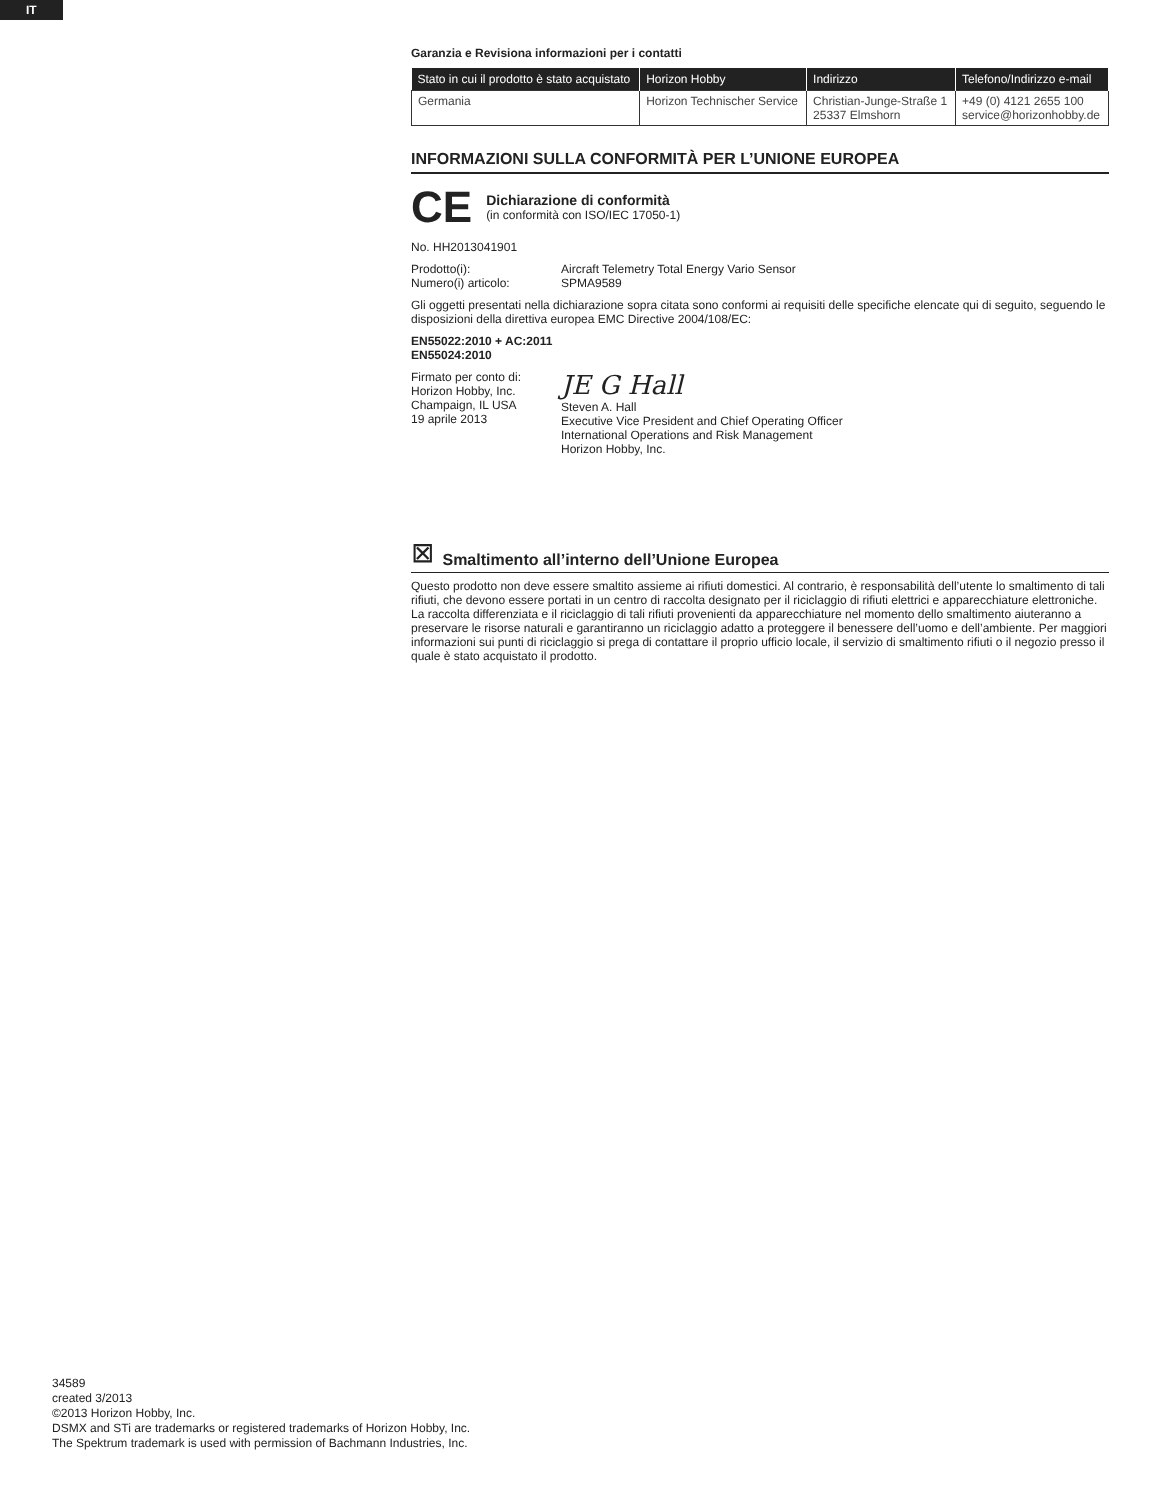IT
Garanzia e Revisiona informazioni per i contatti
| Stato in cui il prodotto è stato acquistato | Horizon Hobby | Indirizzo | Telefono/Indirizzo e-mail |
| --- | --- | --- | --- |
| Germania | Horizon Technischer Service | Christian-Junge-Straße 1 25337 Elmshorn | +49 (0) 4121 2655 100 service@horizonhobby.de |
INFORMAZIONI SULLA CONFORMITÀ PER L’UNIONE EUROPEA
CE
Dichiarazione di conformità
(in conformità con ISO/IEC 17050-1)
No. HH2013041901
Prodotto(i): Aircraft Telemetry Total Energy Vario Sensor
Numero(i) articolo: SPMA9589
Gli oggetti presentati nella dichiarazione sopra citata sono conformi ai requisiti delle specifiche elencate qui di seguito, seguendo le disposizioni della direttiva europea EMC Directive 2004/108/EC:
EN55022:2010 + AC:2011
EN55024:2010
Firmato per conto di:
Horizon Hobby, Inc.
Champaign, IL USA
19 aprile 2013 JE G Hall
Steven A. Hall
Executive Vice President and Chief Operating Officer
International Operations and Risk Management
Horizon Hobby, Inc.
⊠ Smaltimento all’interno dell’Unione Europea
Questo prodotto non deve essere smaltito assieme ai rifiuti domestici. Al contrario, è responsabilità dell’utente lo smaltimento di tali rifiuti, che devono essere portati in un centro di raccolta designato per il riciclaggio di rifiuti elettrici e apparecchiature elettroniche. La raccolta differenziata e il riciclaggio di tali rifiuti provenienti da apparecchiature nel momento dello smaltimento aiuteranno a preservare le risorse naturali e garantiranno un riciclaggio adatto a proteggere il benessere dell’uomo e dell’ambiente. Per maggiori informazioni sui punti di riciclaggio si prega di contattare il proprio ufficio locale, il servizio di smaltimento rifiuti o il negozio presso il quale è stato acquistato il prodotto.
34589
created 3/2013
©2013 Horizon Hobby, Inc.
DSMX and STi are trademarks or registered trademarks of Horizon Hobby, Inc.
The Spektrum trademark is used with permission of Bachmann Industries, Inc.